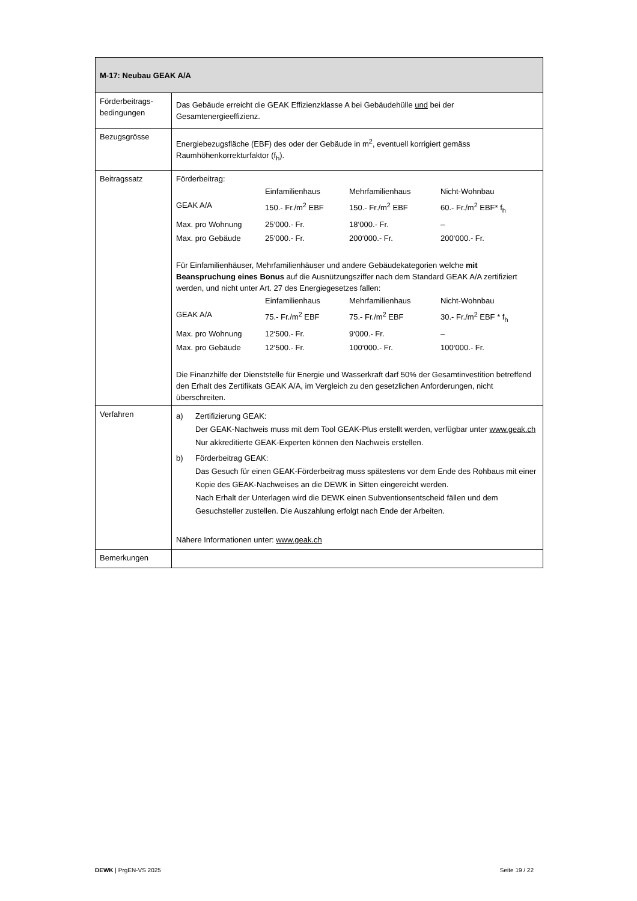| M-17: Neubau GEAK A/A | |
| Förderbeitrags- bedingungen | Das Gebäude erreicht die GEAK Effizienzklasse A bei Gebäudehülle und bei der Gesamtenergieeffizienz. |
| Bezugsgrösse | Energiebezugsfläche (EBF) des oder der Gebäude in m<sup>2</sup>, eventuell korrigiert gemäss Raumhöhenkorrekturfaktor (f<sub>h</sub>). |
| Beitragssatz | Förderbeitrag: / / Einfamilienhaus / Mehrfamilienhaus / Nicht-Wohnbau / / GEAK A/A / 150.- Fr./m<sup>2</sup> EBF / 150.- Fr./m<sup>2</sup> EBF / 60.- Fr./m<sup>2</sup> EBF* f<sub>h</sub> / / Max. pro Wohnung / 25‘000.- Fr. / 18‘000.- Fr. / – / / Max. pro Gebäude / 25‘000.- Fr. / 200‘000.- Fr. / 200‘000.- Fr. / Für Einfamilienhäuser, Mehrfamilienhäuser und andere Gebäudekategorien welche mit Beanspruchung eines Bonus auf die Ausnützungsziffer nach dem Standard GEAK A/A zertifiziert werden, und nicht unter Art. 27 des Energiegesetzes fallen: / / Einfamilienhaus / Mehrfamilienhaus / Nicht-Wohnbau / / GEAK A/A / 75.- Fr./m<sup>2</sup> EBF / 75.- Fr./m<sup>2</sup> EBF / 30.- Fr./m<sup>2</sup> EBF * f<sub>h</sub> / / Max. pro Wohnung / 12‘500.- Fr. / 9‘000.- Fr. / – / / Max. pro Gebäude / 12‘500.- Fr. / 100‘000.- Fr. / 100‘000.- Fr. / Die Finanzhilfe der Dienststelle für Energie und Wasserkraft darf 50% der Gesamtinvestition betreffend den Erhalt des Zertifikats GEAK A/A, im Vergleich zu den gesetzlichen Anforderungen, nicht überschreiten. |
| Verfahren | / a) / Zertifizierung GEAK: Der GEAK-Nachweis muss mit dem Tool GEAK-Plus erstellt werden, verfügbar unter www.geak.ch Nur akkreditierte GEAK-Experten können den Nachweis erstellen. / / b) / Förderbeitrag GEAK: Das Gesuch für einen GEAK-Förderbeitrag muss spätestens vor dem Ende des Rohbaus mit einer Kopie des GEAK-Nachweises an die DEWK in Sitten eingereicht werden. Nach Erhalt der Unterlagen wird die DEWK einen Subventionsentscheid fällen und dem Gesuchsteller zustellen. Die Auszahlung erfolgt nach Ende der Arbeiten. / Nähere Informationen unter: www.geak.ch |
| Bemerkungen | |
DEWK | PrgEN-VS 2025 Seite 19 / 22